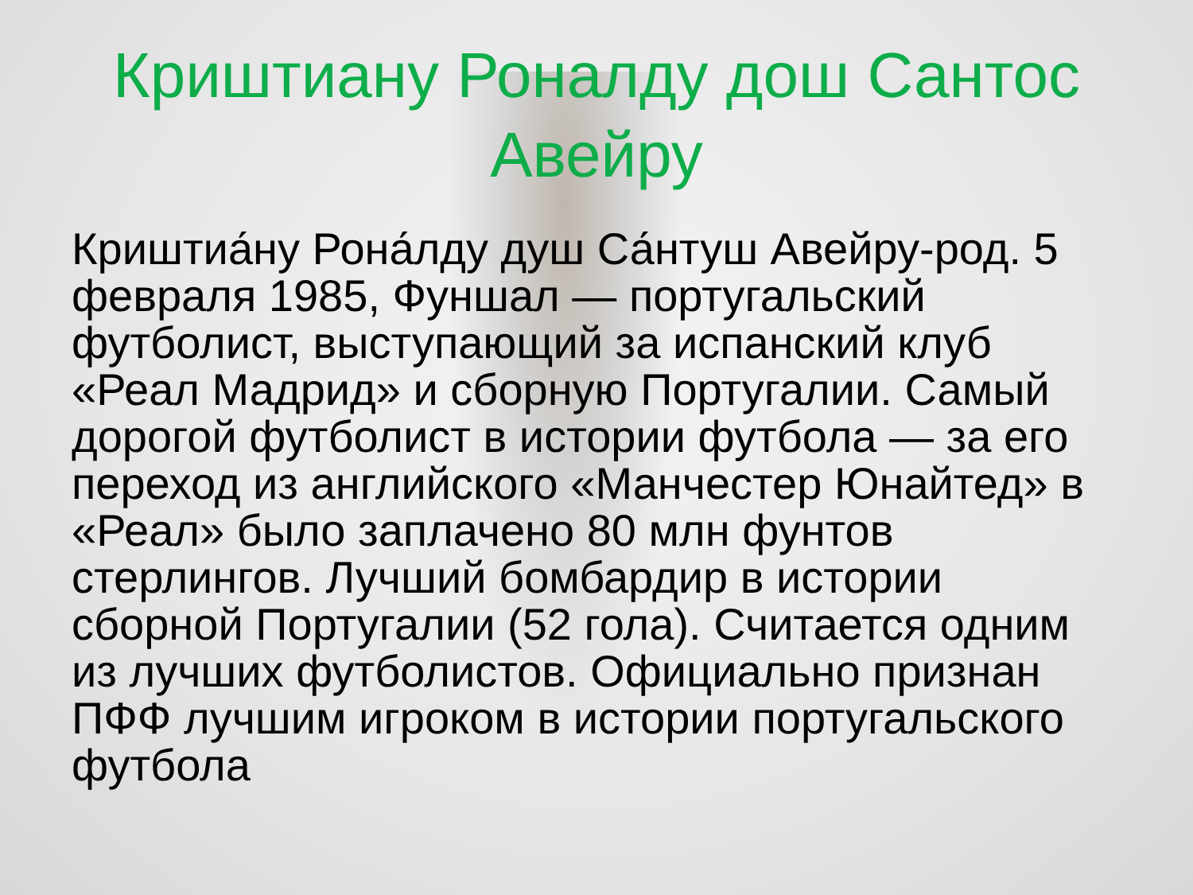Криштиану Роналду дош Сантос Авейру
Криштиа́ну Рона́лду душ Са́нтуш Авейру-род. 5 февраля 1985, Фуншал — португальский футболист, выступающий за испанский клуб «Реал Мадрид» и сборную Португалии. Самый дорогой футболист в истории футбола — за его переход из английского «Манчестер Юнайтед» в «Реал» было заплачено 80 млн фунтов стерлингов. Лучший бомбардир в истории сборной Португалии (52 гола). Считается одним из лучших футболистов. Официально признан ПФФ лучшим игроком в истории португальского футбола